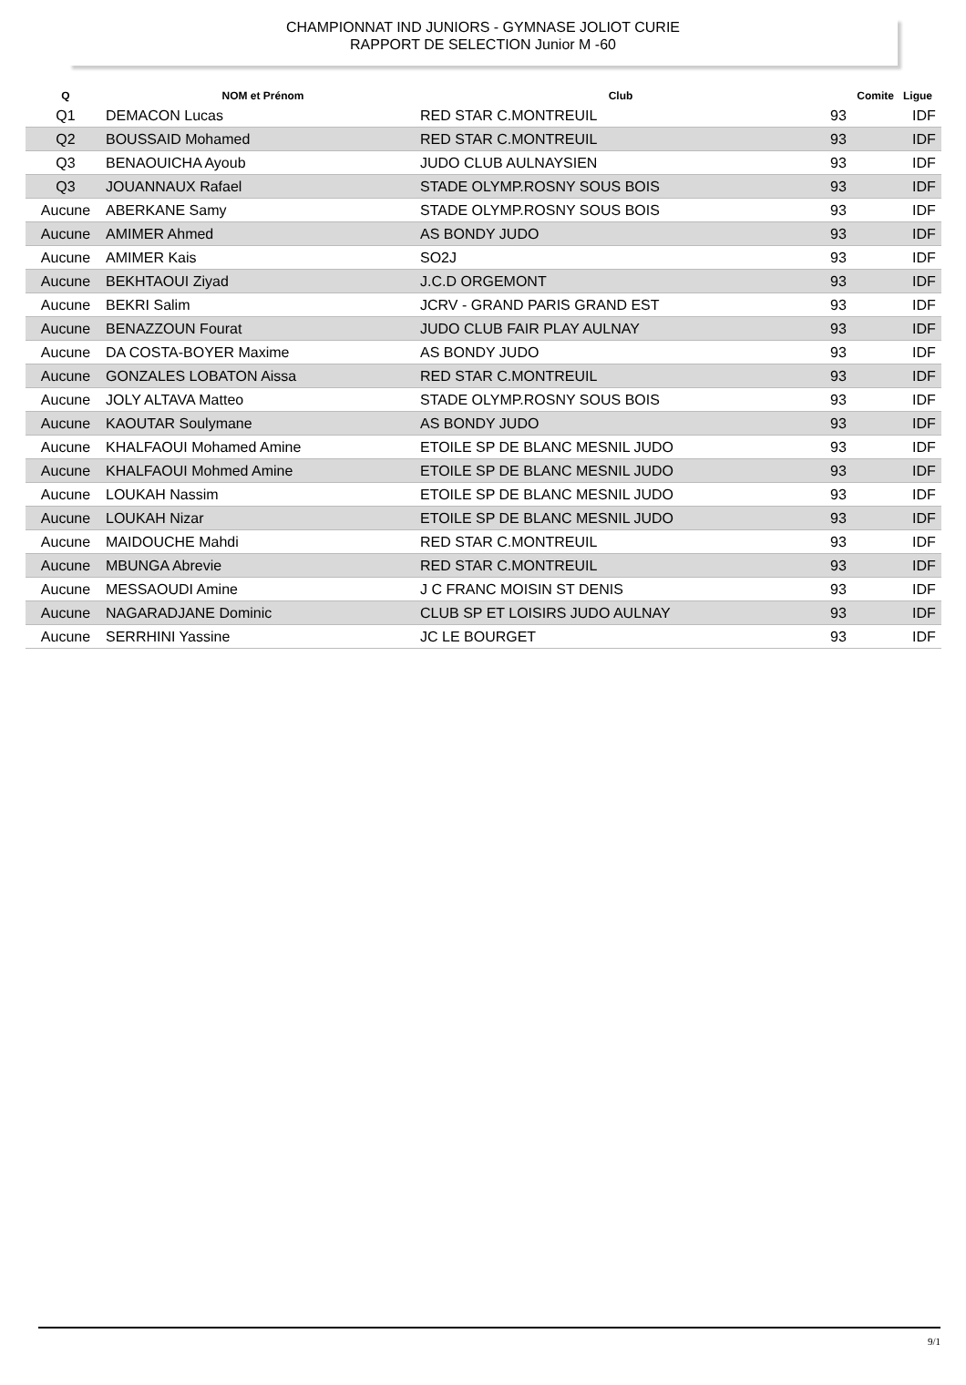CHAMPIONNAT IND JUNIORS - GYMNASE JOLIOT CURIE
RAPPORT DE SELECTION Junior M -60
| Q | NOM et Prénom | Club | Comite | Ligue |
| --- | --- | --- | --- | --- |
| Q1 | DEMACON Lucas | RED STAR C.MONTREUIL | 93 | IDF |
| Q2 | BOUSSAID Mohamed | RED STAR C.MONTREUIL | 93 | IDF |
| Q3 | BENAOUICHA Ayoub | JUDO CLUB AULNAYSIEN | 93 | IDF |
| Q3 | JOUANNAUX Rafael | STADE OLYMP.ROSNY SOUS BOIS | 93 | IDF |
| Aucune | ABERKANE Samy | STADE OLYMP.ROSNY SOUS BOIS | 93 | IDF |
| Aucune | AMIMER Ahmed | AS BONDY JUDO | 93 | IDF |
| Aucune | AMIMER Kais | SO2J | 93 | IDF |
| Aucune | BEKHTAOUI Ziyad | J.C.D ORGEMONT | 93 | IDF |
| Aucune | BEKRI Salim | JCRV - GRAND PARIS GRAND EST | 93 | IDF |
| Aucune | BENAZZOUN Fourat | JUDO CLUB FAIR PLAY AULNAY | 93 | IDF |
| Aucune | DA COSTA-BOYER Maxime | AS BONDY JUDO | 93 | IDF |
| Aucune | GONZALES LOBATON Aissa | RED STAR C.MONTREUIL | 93 | IDF |
| Aucune | JOLY ALTAVA Matteo | STADE OLYMP.ROSNY SOUS BOIS | 93 | IDF |
| Aucune | KAOUTAR Soulymane | AS BONDY JUDO | 93 | IDF |
| Aucune | KHALFAOUI Mohamed Amine | ETOILE SP DE BLANC MESNIL JUDO | 93 | IDF |
| Aucune | KHALFAOUI Mohmed Amine | ETOILE SP DE BLANC MESNIL JUDO | 93 | IDF |
| Aucune | LOUKAH Nassim | ETOILE SP DE BLANC MESNIL JUDO | 93 | IDF |
| Aucune | LOUKAH Nizar | ETOILE SP DE BLANC MESNIL JUDO | 93 | IDF |
| Aucune | MAIDOUCHE Mahdi | RED STAR C.MONTREUIL | 93 | IDF |
| Aucune | MBUNGA Abrevie | RED STAR C.MONTREUIL | 93 | IDF |
| Aucune | MESSAOUDI Amine | J C FRANC MOISIN ST DENIS | 93 | IDF |
| Aucune | NAGARADJANE Dominic | CLUB SP ET LOISIRS JUDO AULNAY | 93 | IDF |
| Aucune | SERRHINI Yassine | JC LE BOURGET | 93 | IDF |
9/1